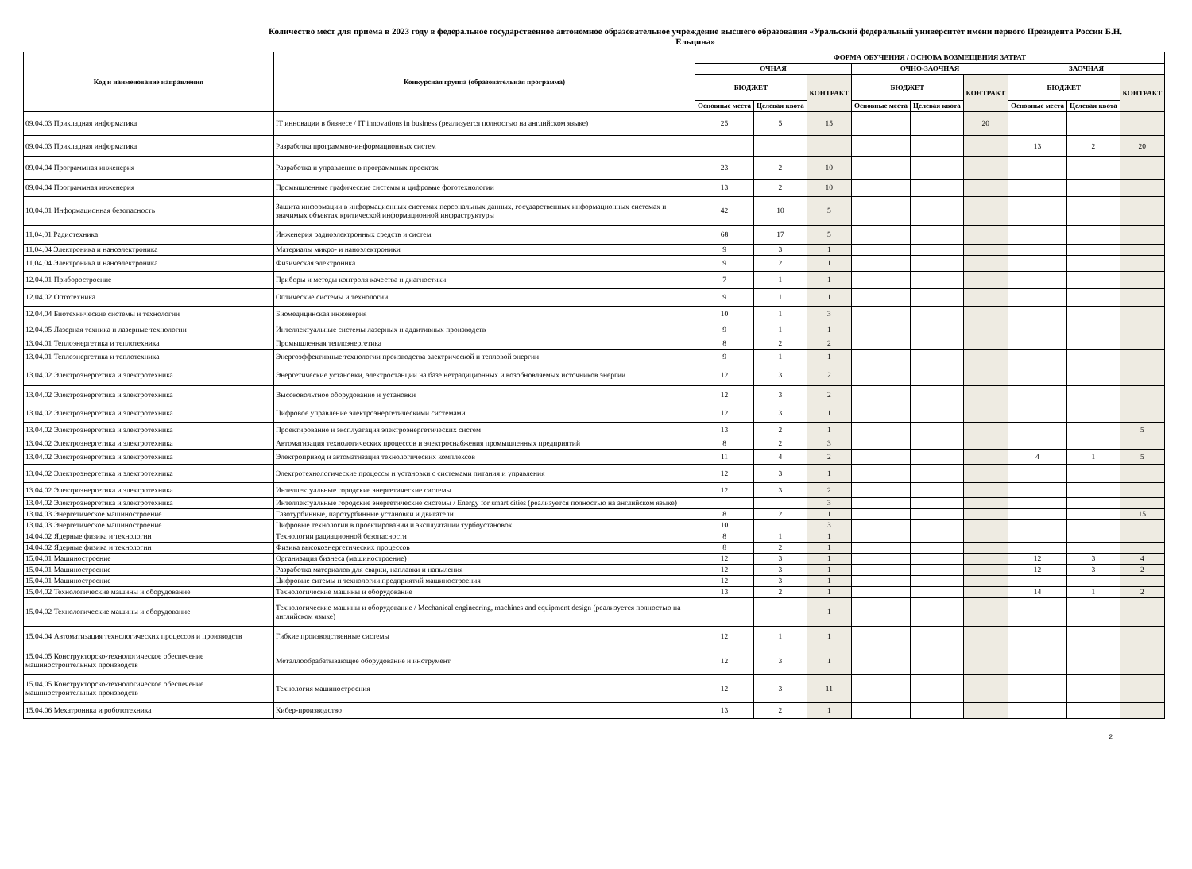Количество мест для приема в 2023 году в федеральное государственное автономное образовательное учреждение высшего образования «Уральский федеральный университет имени первого Президента России Б.Н. Ельцина»
| Код и наименование направления | Конкурсная группа (образовательная программа) | ФОРМА ОБУЧЕНИЯ / ОСНОВА ВОЗМЕЩЕНИЯ ЗАТРАТ | | | | | | | | |
| --- | --- | --- | --- | --- | --- | --- | --- | --- | --- | --- |
| | | ОЧНАЯ | | | ОЧНО-ЗАОЧНАЯ | | | ЗАОЧНАЯ | | |
| | | БЮДЖЕТ | | КОНТРАКТ | БЮДЖЕТ | | КОНТРАКТ | БЮДЖЕТ | | КОНТРАКТ |
| | | Основные места | Целевая квота | | Основные места | Целевая квота | | Основные места | Целевая квота | |
| 09.04.03 Прикладная информатика | IT инновации в бизнесе / IT innovations in business (реализуется полностью на английском языке) | 25 | 5 | 15 | | | 20 | | | |
| 09.04.03 Прикладная информатика | Разработка программно-информационных систем | | | | | | | 13 | 2 | 20 |
| 09.04.04 Программная инженерия | Разработка и управление в программных проектах | 23 | 2 | 10 | | | | | | |
| 09.04.04 Программная инженерия | Промышленные графические системы и цифровые фототехнологии | 13 | 2 | 10 | | | | | | |
| 10.04.01 Информационная безопасность | Защита информации в информационных системах персональных данных, государственных информационных системах и значимых объектах критической информационной инфраструктуры | 42 | 10 | 5 | | | | | | |
| 11.04.01 Радиотехника | Инженерия радиоэлектронных средств и систем | 68 | 17 | 5 | | | | | | |
| 11.04.04 Электроника и наноэлектроника | Материалы микро- и наноэлектроники | 9 | 3 | 1 | | | | | | |
| 11.04.04 Электроника и наноэлектроника | Физическая электроника | 9 | 2 | 1 | | | | | | |
| 12.04.01 Приборостроение | Приборы и методы контроля качества и диагностики | 7 | 1 | 1 | | | | | | |
| 12.04.02 Оптотехника | Оптические системы и технологии | 9 | 1 | 1 | | | | | | |
| 12.04.04 Биотехнические системы и технологии | Биомедицинская инженерия | 10 | 1 | 3 | | | | | | |
| 12.04.05 Лазерная техника и лазерные технологии | Интеллектуальные системы лазерных и аддитивных производств | 9 | 1 | 1 | | | | | | |
| 13.04.01 Теплоэнергетика и теплотехника | Промышленная теплоэнергетика | 8 | 2 | 2 | | | | | | |
| 13.04.01 Теплоэнергетика и теплотехника | Энергоэффективные технологии производства электрической и тепловой энергии | 9 | 1 | 1 | | | | | | |
| 13.04.02 Электроэнергетика и электротехника | Энергетические установки, электростанции на базе нетрадиционных и возобновляемых источников энергии | 12 | 3 | 2 | | | | | | |
| 13.04.02 Электроэнергетика и электротехника | Высоковольтное оборудование и установки | 12 | 3 | 2 | | | | | | |
| 13.04.02 Электроэнергетика и электротехника | Цифровое управление электроэнергетическими системами | 12 | 3 | 1 | | | | | | |
| 13.04.02 Электроэнергетика и электротехника | Проектирование и эксплуатация электроэнергетических систем | 13 | 2 | 1 | | | | | | 5 |
| 13.04.02 Электроэнергетика и электротехника | Автоматизация технологических процессов и электроснабжения промышленных предприятий | 8 | 2 | 3 | | | | | | |
| 13.04.02 Электроэнергетика и электротехника | Электропривод и автоматизация технологических комплексов | 11 | 4 | 2 | | | | 4 | 1 | 5 |
| 13.04.02 Электроэнергетика и электротехника | Электротехнологические процессы и установки с системами питания и управления | 12 | 3 | 1 | | | | | | |
| 13.04.02 Электроэнергетика и электротехника | Интеллектуальные городские энергетические системы | 12 | 3 | 2 | | | | | | |
| 13.04.02 Электроэнергетика и электротехника | Интеллектуальные городские энергетические системы / Energy for smart cities (реализуется полностью на английском языке) | | | 3 | | | | | | |
| 13.04.03 Энергетическое машиностроение | Газотурбинные, паротурбинные установки и двигатели | 8 | 2 | 1 | | | | | | 15 |
| 13.04.03 Энергетическое машиностроение | Цифровые технологии в проектировании и эксплуатации турбоустановок | 10 | | 3 | | | | | | |
| 14.04.02 Ядерные физика и технологии | Технологии радиационной безопасности | 8 | 1 | 1 | | | | | | |
| 14.04.02 Ядерные физика и технологии | Физика высокоэнергетических процессов | 8 | 2 | 1 | | | | | | |
| 15.04.01 Машиностроение | Организация бизнеса (машиностроение) | 12 | 3 | 1 | | | | 12 | 3 | 4 |
| 15.04.01 Машиностроение | Разработка материалов для сварки, наплавки и напыления | 12 | 3 | 1 | | | | 12 | 3 | 2 |
| 15.04.01 Машиностроение | Цифровые ситемы и технологии предприятий машиностроения | 12 | 3 | 1 | | | | | | |
| 15.04.02 Технологические машины и оборудование | Технологические машины и оборудование | 13 | 2 | 1 | | | | 14 | 1 | 2 |
| 15.04.02 Технологические машины и оборудование | Технологические машины и оборудование / Mechanical engineering, machines and equipment design (реализуется полностью на английском языке) | | | 1 | | | | | | |
| 15.04.04 Автоматизация технологических процессов и производств | Гибкие производственные системы | 12 | 1 | 1 | | | | | | |
| 15.04.05 Конструкторско-технологическое обеспечение машиностроительных производств | Металлообрабатывающее оборудование и инструмент | 12 | 3 | 1 | | | | | | |
| 15.04.05 Конструкторско-технологическое обеспечение машиностроительных производств | Технология машиностроения | 12 | 3 | 11 | | | | | | |
| 15.04.06 Мехатроника и робототехника | Кибер-производство | 13 | 2 | 1 | | | | | | |
2